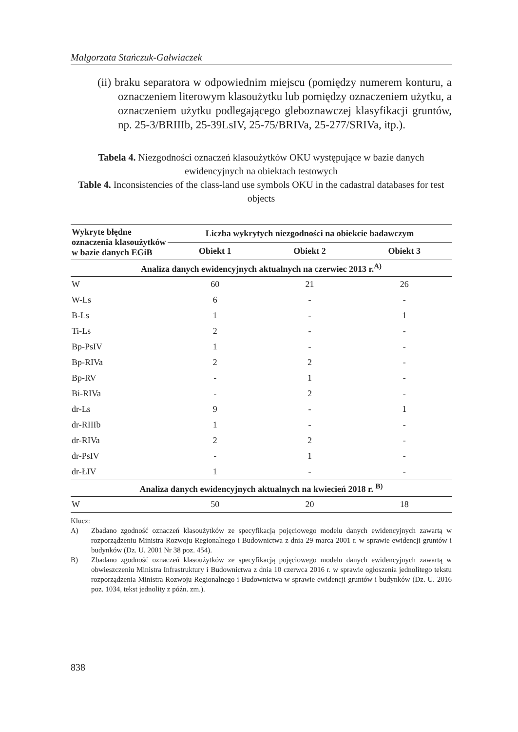Małgorzata Stańczuk-Gałwiaczek
(ii) braku separatora w odpowiednim miejscu (pomiędzy numerem konturu, a oznaczeniem literowym klasoużytku lub pomiędzy oznaczeniem użytku, a oznaczeniem użytku podlegającego gleboznawczej klasyfikacji gruntów, np. 25-3/BRIIIb, 25-39LsIV, 25-75/BRIVa, 25-277/SRIVa, itp.).
Tabela 4. Niezgodności oznaczeń klasoużytków OKU występujące w bazie danych ewidencyjnych na obiektach testowych
Table 4. Inconsistencies of the class-land use symbols OKU in the cadastral databases for test objects
| Wykryte błędne oznaczenia klasoużytków w bazie danych EGiB | Liczba wykrytych niezgodności na obiekcie badawczym | | |
| --- | --- | --- | --- |
| | Obiekt 1 | Obiekt 2 | Obiekt 3 |
| Analiza danych ewidencyjnych aktualnych na czerwiec 2013 r.<sup>A)</sup> | | | |
| W | 60 | 21 | 26 |
| W-Ls | 6 | - | - |
| B-Ls | 1 | - | 1 |
| Ti-Ls | 2 | - | - |
| Bp-PsIV | 1 | - | - |
| Bp-RIVa | 2 | 2 | - |
| Bp-RV | - | 1 | - |
| Bi-RIVa | - | 2 | - |
| dr-Ls | 9 | - | 1 |
| dr-RIIIb | 1 | - | - |
| dr-RIVa | 2 | 2 | - |
| dr-PsIV | - | 1 | - |
| dr-ŁIV | 1 | - | - |
| Analiza danych ewidencyjnych aktualnych na kwiecień 2018 r. <sup>B)</sup> | | | |
| W | 50 | 20 | 18 |
Klucz:
A) Zbadano zgodność oznaczeń klasoużytków ze specyfikacją pojęciowego modelu danych ewidencyjnych zawartą w rozporządzeniu Ministra Rozwoju Regionalnego i Budownictwa z dnia 29 marca 2001 r. w sprawie ewidencji gruntów i budynków (Dz. U. 2001 Nr 38 poz. 454).
B) Zbadano zgodność oznaczeń klasoużytków ze specyfikacją pojęciowego modelu danych ewidencyjnych zawartą w obwieszczeniu Ministra Infrastruktury i Budownictwa z dnia 10 czerwca 2016 r. w sprawie ogłoszenia jednolitego tekstu rozporządzenia Ministra Rozwoju Regionalnego i Budownictwa w sprawie ewidencji gruntów i budynków (Dz. U. 2016 poz. 1034, tekst jednolity z późn. zm.).
838